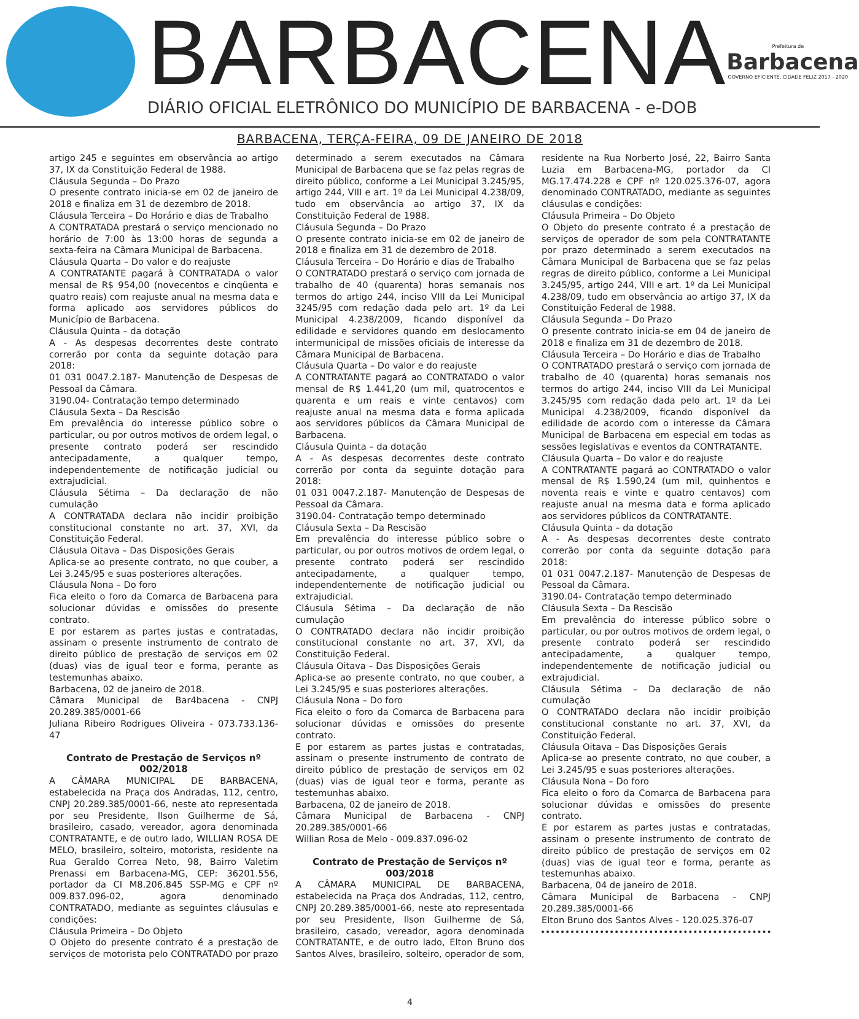BARBACENA
DIÁRIO OFICIAL ELETRÔNICO DO MUNICÍPIO DE BARBACENA - e-DOB
Prefeitura de
Barbacena
GOVERNO EFICIENTE, CIDADE FELIZ 2017 - 2020
BARBACENA, TERÇA-FEIRA, 09 DE JANEIRO DE 2018
artigo 245 e seguintes em observância ao artigo 37, IX da Constituição Federal de 1988.
Cláusula Segunda – Do Prazo
O presente contrato inicia-se em 02 de janeiro de 2018 e finaliza em 31 de dezembro de 2018.
Cláusula Terceira – Do Horário e dias de Trabalho
A CONTRATADA prestará o serviço mencionado no horário de 7:00 às 13:00 horas de segunda a sexta-feira na Câmara Municipal de Barbacena.
Cláusula Quarta – Do valor e do reajuste
A CONTRATANTE pagará à CONTRATADA o valor mensal de R$ 954,00 (novecentos e cinqüenta e quatro reais) com reajuste anual na mesma data e forma aplicado aos servidores públicos do Município de Barbacena.
Cláusula Quinta – da dotação
A - As despesas decorrentes deste contrato correrão por conta da seguinte dotação para 2018:
01 031 0047.2.187- Manutenção de Despesas de Pessoal da Câmara.
3190.04- Contratação tempo determinado
Cláusula Sexta – Da Rescisão
Em prevalência do interesse público sobre o particular, ou por outros motivos de ordem legal, o presente contrato poderá ser rescindido antecipadamente, a qualquer tempo, independentemente de notificação judicial ou extrajudicial.
Cláusula Sétima – Da declaração de não cumulação
A CONTRATADA declara não incidir proibição constitucional constante no art. 37, XVI, da Constituição Federal.
Cláusula Oitava – Das Disposições Gerais
Aplica-se ao presente contrato, no que couber, a Lei 3.245/95 e suas posteriores alterações.
Cláusula Nona – Do foro
Fica eleito o foro da Comarca de Barbacena para solucionar dúvidas e omissões do presente contrato.
E por estarem as partes justas e contratadas, assinam o presente instrumento de contrato de direito público de prestação de serviços em 02 (duas) vias de igual teor e forma, perante as testemunhas abaixo.
Barbacena, 02 de janeiro de 2018.
Câmara Municipal de Bar4bacena - CNPJ 20.289.385/0001-66
Juliana Ribeiro Rodrigues Oliveira - 073.733.136-47
Contrato de Prestação de Serviços nº 002/2018
A CÂMARA MUNICIPAL DE BARBACENA, estabelecida na Praça dos Andradas, 112, centro, CNPJ 20.289.385/0001-66, neste ato representada por seu Presidente, Ilson Guilherme de Sá, brasileiro, casado, vereador, agora denominada CONTRATANTE, e de outro lado, WILLIAN ROSA DE MELO, brasileiro, solteiro, motorista, residente na Rua Geraldo Correa Neto, 98, Bairro Valetim Prenassi em Barbacena-MG, CEP: 36201.556, portador da CI M8.206.845 SSP-MG e CPF nº 009.837.096-02, agora denominado CONTRATADO, mediante as seguintes cláusulas e condições:
Cláusula Primeira – Do Objeto
O Objeto do presente contrato é a prestação de serviços de motorista pelo CONTRATADO por prazo determinado a serem executados na Câmara Municipal de Barbacena que se faz pelas regras de direito público, conforme a Lei Municipal 3.245/95, artigo 244, VIII e art. 1º da Lei Municipal 4.238/09, tudo em observância ao artigo 37, IX da Constituição Federal de 1988.
Cláusula Segunda – Do Prazo
O presente contrato inicia-se em 02 de janeiro de 2018 e finaliza em 31 de dezembro de 2018.
Cláusula Terceira – Do Horário e dias de Trabalho
O CONTRATADO prestará o serviço com jornada de trabalho de 40 (quarenta) horas semanais nos termos do artigo 244, inciso VIII da Lei Municipal 3245/95 com redação dada pelo art. 1º da Lei Municipal 4.238/2009, ficando disponível da edilidade e servidores quando em deslocamento intermunicipal de missões oficiais de interesse da Câmara Municipal de Barbacena.
Cláusula Quarta – Do valor e do reajuste
A CONTRATANTE pagará ao CONTRATADO o valor mensal de R$ 1.441,20 (um mil, quatrocentos e quarenta e um reais e vinte centavos) com reajuste anual na mesma data e forma aplicada aos servidores públicos da Câmara Municipal de Barbacena.
Cláusula Quinta – da dotação
A - As despesas decorrentes deste contrato correrão por conta da seguinte dotação para 2018:
01 031 0047.2.187- Manutenção de Despesas de Pessoal da Câmara.
3190.04- Contratação tempo determinado
Cláusula Sexta – Da Rescisão
Em prevalência do interesse público sobre o particular, ou por outros motivos de ordem legal, o presente contrato poderá ser rescindido antecipadamente, a qualquer tempo, independentemente de notificação judicial ou extrajudicial.
Cláusula Sétima – Da declaração de não cumulação
O CONTRATADO declara não incidir proibição constitucional constante no art. 37, XVI, da Constituição Federal.
Cláusula Oitava – Das Disposições Gerais
Aplica-se ao presente contrato, no que couber, a Lei 3.245/95 e suas posteriores alterações.
Cláusula Nona – Do foro
Fica eleito o foro da Comarca de Barbacena para solucionar dúvidas e omissões do presente contrato.
E por estarem as partes justas e contratadas, assinam o presente instrumento de contrato de direito público de prestação de serviços em 02 (duas) vias de igual teor e forma, perante as testemunhas abaixo.
Barbacena, 02 de janeiro de 2018.
Câmara Municipal de Barbacena - CNPJ 20.289.385/0001-66
Willian Rosa de Melo - 009.837.096-02
Contrato de Prestação de Serviços nº 003/2018
A CÂMARA MUNICIPAL DE BARBACENA, estabelecida na Praça dos Andradas, 112, centro, CNPJ 20.289.385/0001-66, neste ato representada por seu Presidente, Ilson Guilherme de Sá, brasileiro, casado, vereador, agora denominada CONTRATANTE, e de outro lado, Elton Bruno dos Santos Alves, brasileiro, solteiro, operador de som, residente na Rua Norberto José, 22, Bairro Santa Luzia em Barbacena-MG, portador da CI MG.17.474.228 e CPF nº 120.025.376-07, agora denominado CONTRATADO, mediante as seguintes cláusulas e condições:
Cláusula Primeira – Do Objeto
O Objeto do presente contrato é a prestação de serviços de operador de som pela CONTRATANTE por prazo determinado a serem executados na Câmara Municipal de Barbacena que se faz pelas regras de direito público, conforme a Lei Municipal 3.245/95, artigo 244, VIII e art. 1º da Lei Municipal 4.238/09, tudo em observância ao artigo 37, IX da Constituição Federal de 1988.
Cláusula Segunda – Do Prazo
O presente contrato inicia-se em 04 de janeiro de 2018 e finaliza em 31 de dezembro de 2018.
Cláusula Terceira – Do Horário e dias de Trabalho
O CONTRATADO prestará o serviço com jornada de trabalho de 40 (quarenta) horas semanais nos termos do artigo 244, inciso VIII da Lei Municipal 3.245/95 com redação dada pelo art. 1º da Lei Municipal 4.238/2009, ficando disponível da edilidade de acordo com o interesse da Câmara Municipal de Barbacena em especial em todas as sessões legislativas e eventos da CONTRATANTE.
Cláusula Quarta – Do valor e do reajuste
A CONTRATANTE pagará ao CONTRATADO o valor mensal de R$ 1.590,24 (um mil, quinhentos e noventa reais e vinte e quatro centavos) com reajuste anual na mesma data e forma aplicado aos servidores públicos da CONTRATANTE.
Cláusula Quinta – da dotação
A - As despesas decorrentes deste contrato correrão por conta da seguinte dotação para 2018:
01 031 0047.2.187- Manutenção de Despesas de Pessoal da Câmara.
3190.04- Contratação tempo determinado
Cláusula Sexta – Da Rescisão
Em prevalência do interesse público sobre o particular, ou por outros motivos de ordem legal, o presente contrato poderá ser rescindido antecipadamente, a qualquer tempo, independentemente de notificação judicial ou extrajudicial.
Cláusula Sétima – Da declaração de não cumulação
O CONTRATADO declara não incidir proibição constitucional constante no art. 37, XVI, da Constituição Federal.
Cláusula Oitava – Das Disposições Gerais
Aplica-se ao presente contrato, no que couber, a Lei 3.245/95 e suas posteriores alterações.
Cláusula Nona – Do foro
Fica eleito o foro da Comarca de Barbacena para solucionar dúvidas e omissões do presente contrato.
E por estarem as partes justas e contratadas, assinam o presente instrumento de contrato de direito público de prestação de serviços em 02 (duas) vias de igual teor e forma, perante as testemunhas abaixo.
Barbacena, 04 de janeiro de 2018.
Câmara Municipal de Barbacena - CNPJ 20.289.385/0001-66
Elton Bruno dos Santos Alves - 120.025.376-07
4